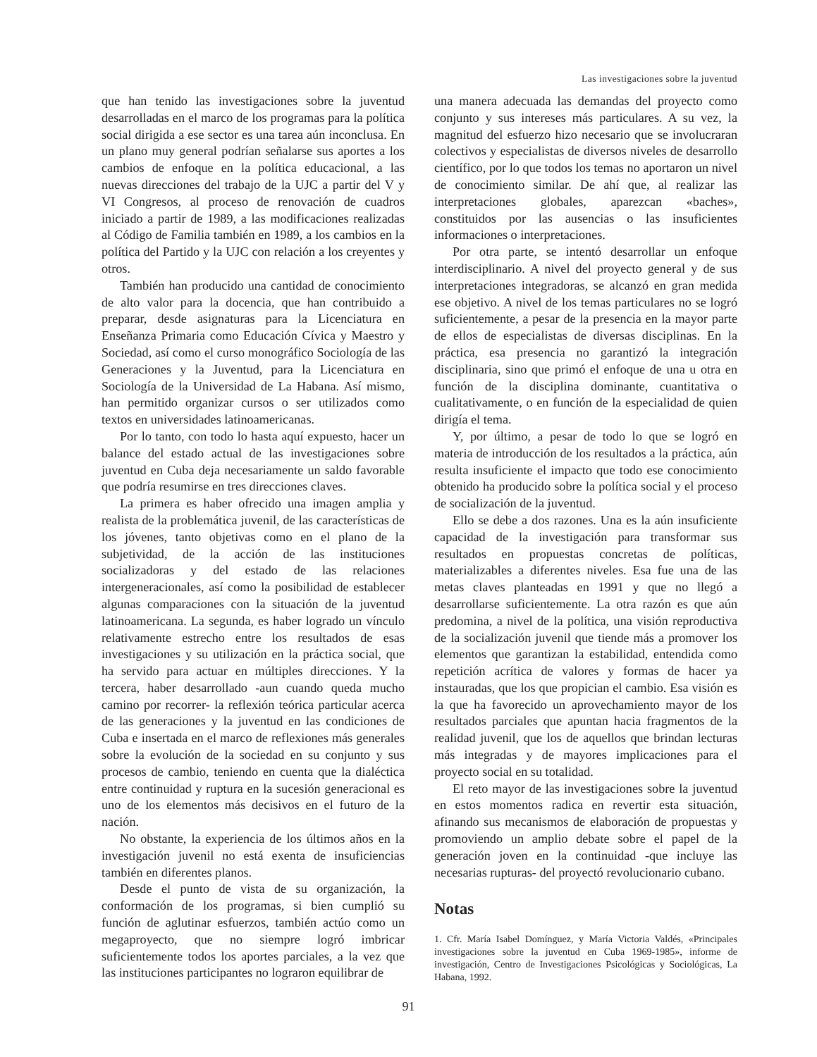Las investigaciones sobre la juventud
que han tenido las investigaciones sobre la juventud desarrolladas en el marco de los programas para la política social dirigida a ese sector es una tarea aún inconclusa. En un plano muy general podrían señalarse sus aportes a los cambios de enfoque en la política educacional, a las nuevas direcciones del trabajo de la UJC a partir del V y VI Congresos, al proceso de renovación de cuadros iniciado a partir de 1989, a las modificaciones realizadas al Código de Familia también en 1989, a los cambios en la política del Partido y la UJC con relación a los creyentes y otros.
También han producido una cantidad de conocimiento de alto valor para la docencia, que han contribuido a preparar, desde asignaturas para la Licenciatura en Enseñanza Primaria como Educación Cívica y Maestro y Sociedad, así como el curso monográfico Sociología de las Generaciones y la Juventud, para la Licenciatura en Sociología de la Universidad de La Habana. Así mismo, han permitido organizar cursos o ser utilizados como textos en universidades latinoamericanas.
Por lo tanto, con todo lo hasta aquí expuesto, hacer un balance del estado actual de las investigaciones sobre juventud en Cuba deja necesariamente un saldo favorable que podría resumirse en tres direcciones claves.
La primera es haber ofrecido una imagen amplia y realista de la problemática juvenil, de las características de los jóvenes, tanto objetivas como en el plano de la subjetividad, de la acción de las instituciones socializadoras y del estado de las relaciones intergeneracionales, así como la posibilidad de establecer algunas comparaciones con la situación de la juventud latinoamericana. La segunda, es haber logrado un vínculo relativamente estrecho entre los resultados de esas investigaciones y su utilización en la práctica social, que ha servido para actuar en múltiples direcciones. Y la tercera, haber desarrollado -aun cuando queda mucho camino por recorrer- la reflexión teórica particular acerca de las generaciones y la juventud en las condiciones de Cuba e insertada en el marco de reflexiones más generales sobre la evolución de la sociedad en su conjunto y sus procesos de cambio, teniendo en cuenta que la dialéctica entre continuidad y ruptura en la sucesión generacional es uno de los elementos más decisivos en el futuro de la nación.
No obstante, la experiencia de los últimos años en la investigación juvenil no está exenta de insuficiencias también en diferentes planos.
Desde el punto de vista de su organización, la conformación de los programas, si bien cumplió su función de aglutinar esfuerzos, también actúo como un megaproyecto, que no siempre logró imbricar suficientemente todos los aportes parciales, a la vez que las instituciones participantes no lograron equilibrar de
una manera adecuada las demandas del proyecto como conjunto y sus intereses más particulares. A su vez, la magnitud del esfuerzo hizo necesario que se involucraran colectivos y especialistas de diversos niveles de desarrollo científico, por lo que todos los temas no aportaron un nivel de conocimiento similar. De ahí que, al realizar las interpretaciones globales, aparezcan «baches», constituidos por las ausencias o las insuficientes informaciones o interpretaciones.
Por otra parte, se intentó desarrollar un enfoque interdisciplinario. A nivel del proyecto general y de sus interpretaciones integradoras, se alcanzó en gran medida ese objetivo. A nivel de los temas particulares no se logró suficientemente, a pesar de la presencia en la mayor parte de ellos de especialistas de diversas disciplinas. En la práctica, esa presencia no garantizó la integración disciplinaria, sino que primó el enfoque de una u otra en función de la disciplina dominante, cuantitativa o cualitativamente, o en función de la especialidad de quien dirigía el tema.
Y, por último, a pesar de todo lo que se logró en materia de introducción de los resultados a la práctica, aún resulta insuficiente el impacto que todo ese conocimiento obtenido ha producido sobre la política social y el proceso de socialización de la juventud.
Ello se debe a dos razones. Una es la aún insuficiente capacidad de la investigación para transformar sus resultados en propuestas concretas de políticas, materializables a diferentes niveles. Esa fue una de las metas claves planteadas en 1991 y que no llegó a desarrollarse suficientemente. La otra razón es que aún predomina, a nivel de la política, una visión reproductiva de la socialización juvenil que tiende más a promover los elementos que garantizan la estabilidad, entendida como repetición acrítica de valores y formas de hacer ya instauradas, que los que propician el cambio. Esa visión es la que ha favorecido un aprovechamiento mayor de los resultados parciales que apuntan hacia fragmentos de la realidad juvenil, que los de aquellos que brindan lecturas más integradas y de mayores implicaciones para el proyecto social en su totalidad.
El reto mayor de las investigaciones sobre la juventud en estos momentos radica en revertir esta situación, afinando sus mecanismos de elaboración de propuestas y promoviendo un amplio debate sobre el papel de la generación joven en la continuidad -que incluye las necesarias rupturas- del proyectó revolucionario cubano.
Notas
1. Cfr. María Isabel Domínguez, y María Victoria Valdés, «Principales investigaciones sobre la juventud en Cuba 1969-1985», informe de investigación, Centro de Investigaciones Psicológicas y Sociológicas, La Habana, 1992.
91